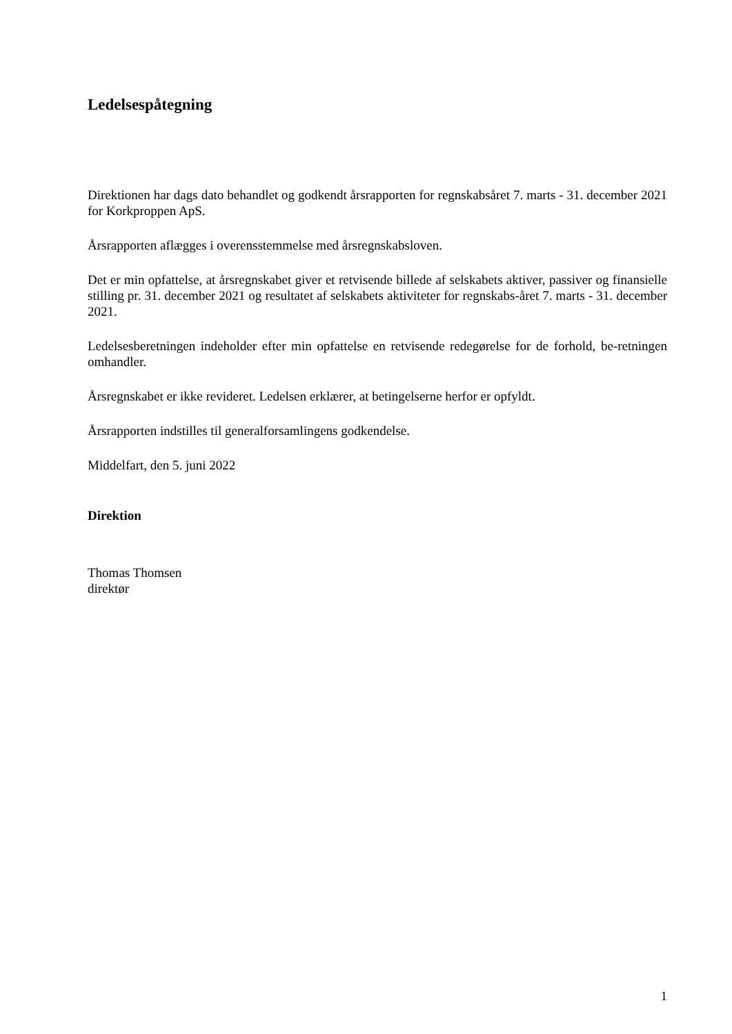Ledelsespåtegning
Direktionen har dags dato behandlet og godkendt årsrapporten for regnskabsåret 7. marts - 31. december 2021 for Korkproppen ApS.
Årsrapporten aflægges i overensstemmelse med årsregnskabsloven.
Det er min opfattelse, at årsregnskabet giver et retvisende billede af selskabets aktiver, passiver og finansielle stilling pr. 31. december 2021 og resultatet af selskabets aktiviteter for regnskabs-året 7. marts - 31. december 2021.
Ledelsesberetningen indeholder efter min opfattelse en retvisende redegørelse for de forhold, be-retningen omhandler.
Årsregnskabet er ikke revideret. Ledelsen erklærer, at betingelserne herfor er opfyldt.
Årsrapporten indstilles til generalforsamlingens godkendelse.
Middelfart, den 5. juni 2022
Direktion
Thomas Thomsen
direktør
1